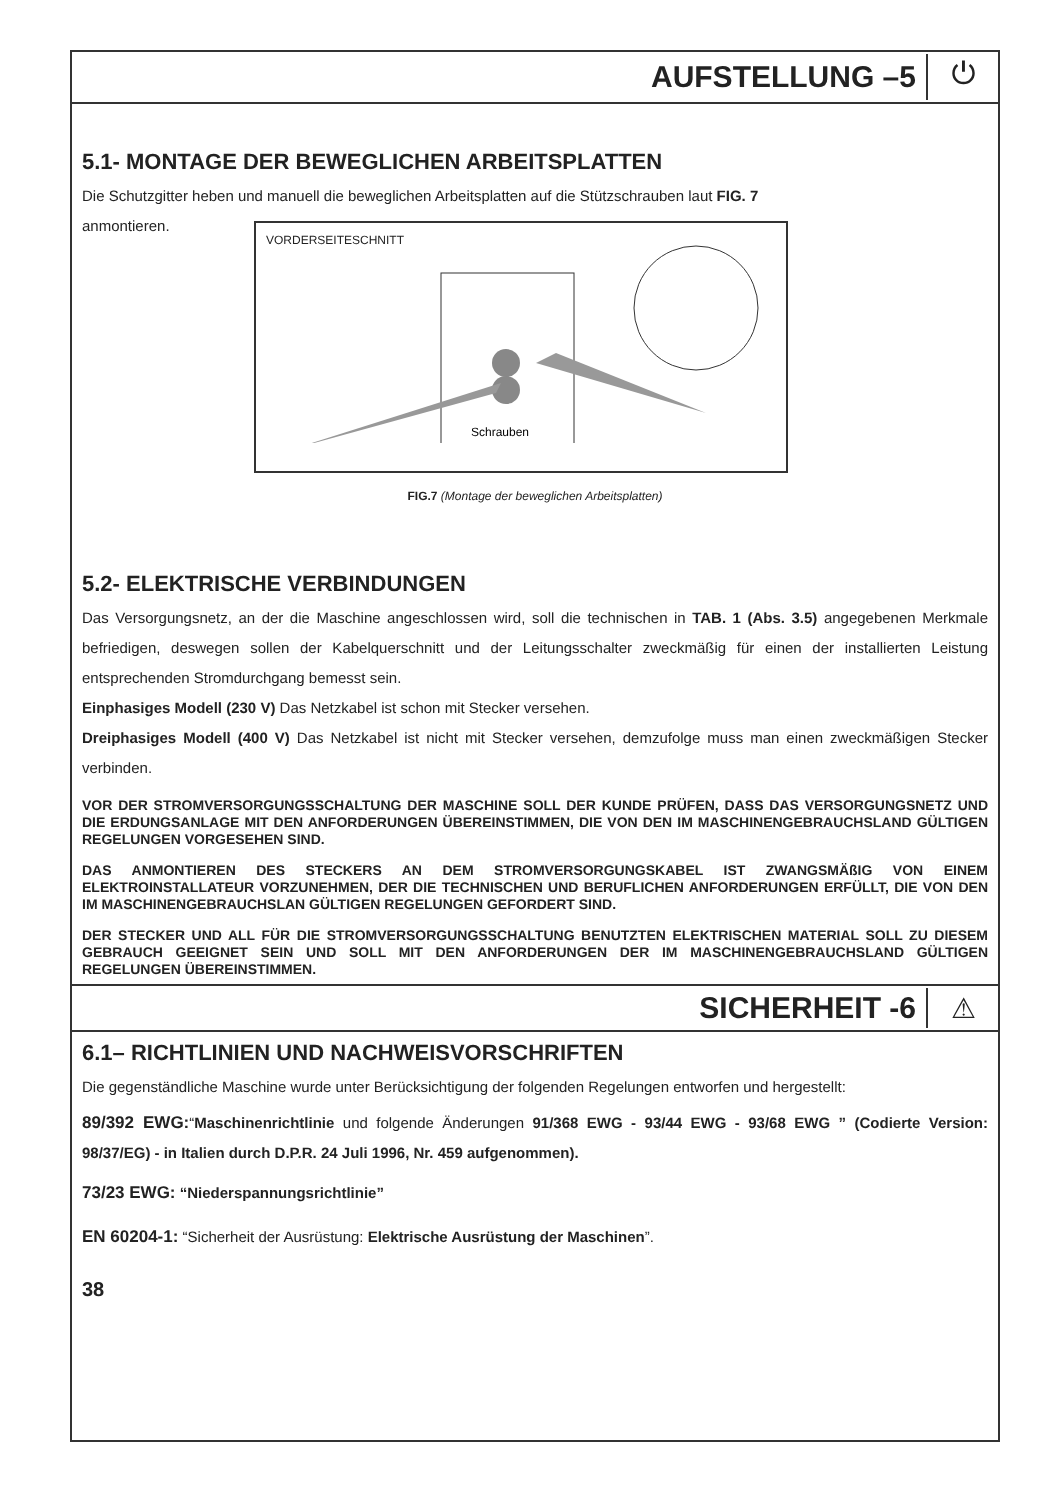AUFSTELLUNG –5
⏻
5.1- MONTAGE DER BEWEGLICHEN ARBEITSPLATTEN
Die Schutzgitter heben und manuell die beweglichen Arbeitsplatten auf die Stützschrauben laut FIG. 7
anmontieren.
VORDERSEITESCHNITT
Schrauben
FIG.7 (Montage der beweglichen Arbeitsplatten)
5.2- ELEKTRISCHE VERBINDUNGEN
Das Versorgungsnetz, an der die Maschine angeschlossen wird, soll die technischen in TAB. 1 (Abs. 3.5) angegebenen Merkmale befriedigen, deswegen sollen der Kabelquerschnitt und der Leitungsschalter zweckmäßig für einen der installierten Leistung entsprechenden Stromdurchgang bemesst sein.
Einphasiges Modell (230 V) Das Netzkabel ist schon mit Stecker versehen.
Dreiphasiges Modell (400 V) Das Netzkabel ist nicht mit Stecker versehen, demzufolge muss man einen zweckmäßigen Stecker verbinden.
VOR DER STROMVERSORGUNGSSCHALTUNG DER MASCHINE SOLL DER KUNDE PRÜFEN, DASS DAS VERSORGUNGSNETZ UND DIE ERDUNGSANLAGE MIT DEN ANFORDERUNGEN ÜBEREINSTIMMEN, DIE VON DEN IM MASCHINENGEBRAUCHSLAND GÜLTIGEN REGELUNGEN VORGESEHEN SIND.
DAS ANMONTIEREN DES STECKERS AN DEM STROMVERSORGUNGSKABEL IST ZWANGSMÄßIG VON EINEM ELEKTROINSTALLATEUR VORZUNEHMEN, DER DIE TECHNISCHEN UND BERUFLICHEN ANFORDERUNGEN ERFÜLLT, DIE VON DEN IM MASCHINENGEBRAUCHSLAN GÜLTIGEN REGELUNGEN GEFORDERT SIND.
DER STECKER UND ALL FÜR DIE STROMVERSORGUNGSSCHALTUNG BENUTZTEN ELEKTRISCHEN MATERIAL SOLL ZU DIESEM GEBRAUCH GEEIGNET SEIN UND SOLL MIT DEN ANFORDERUNGEN DER IM MASCHINENGEBRAUCHSLAND GÜLTIGEN REGELUNGEN ÜBEREINSTIMMEN.
SICHERHEIT -6
⚠
6.1– RICHTLINIEN UND NACHWEISVORSCHRIFTEN
Die gegenständliche Maschine wurde unter Berücksichtigung der folgenden Regelungen entworfen und hergestellt:
89/392 EWG:“Maschinenrichtlinie und folgende Änderungen 91/368 EWG - 93/44 EWG - 93/68 EWG ” (Codierte Version: 98/37/EG) - in Italien durch D.P.R. 24 Juli 1996, Nr. 459 aufgenommen).
73/23 EWG: “Niederspannungsrichtlinie”
EN 60204-1: “Sicherheit der Ausrüstung: Elektrische Ausrüstung der Maschinen”.
38